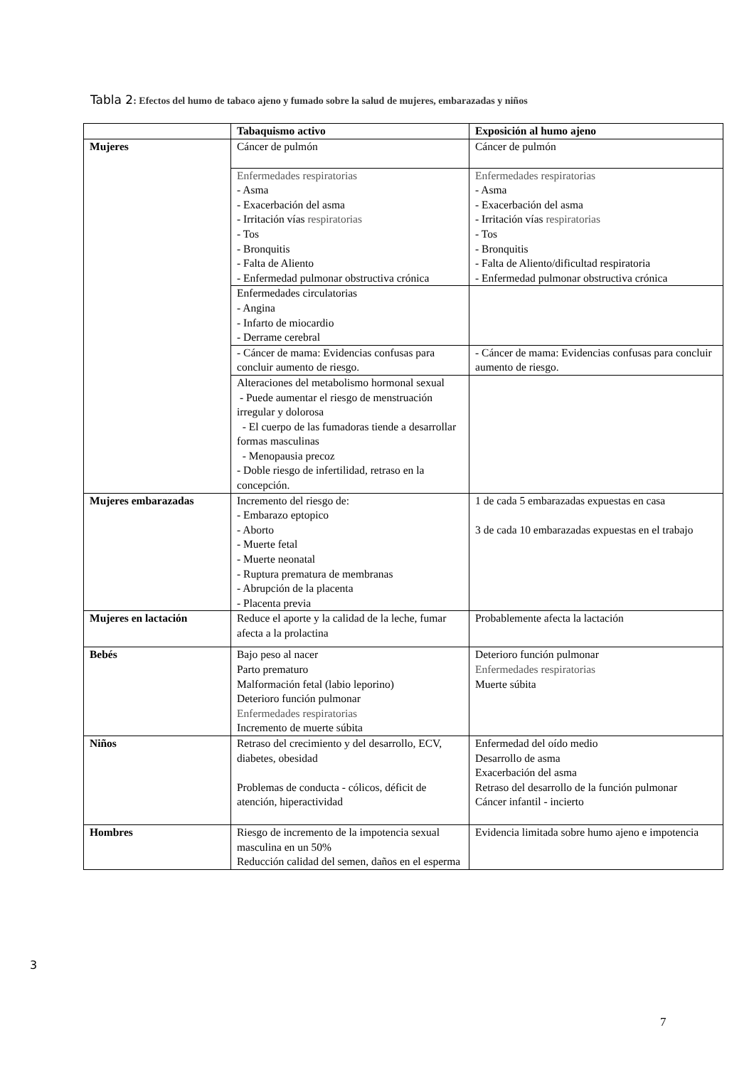Tabla 2: Efectos del humo de tabaco ajeno y fumado sobre la salud de mujeres, embarazadas y niños
| | Tabaquismo activo | Exposición al humo ajeno |
| --- | --- | --- |
| Mujeres | Cáncer de pulmón | Cáncer de pulmón |
| | Enfermedades respiratorias - Asma - Exacerbación del asma - Irritación vías respiratorias - Tos - Bronquitis - Falta de Aliento - Enfermedad pulmonar obstructiva crónica | Enfermedades respiratorias - Asma - Exacerbación del asma - Irritación vías respiratorias - Tos - Bronquitis - Falta de Aliento/dificultad respiratoria - Enfermedad pulmonar obstructiva crónica |
| | Enfermedades circulatorias - Angina - Infarto de miocardio - Derrame cerebral | |
| | - Cáncer de mama: Evidencias confusas para concluir aumento de riesgo. | - Cáncer de mama: Evidencias confusas para concluir aumento de riesgo. |
| | Alteraciones del metabolismo hormonal sexual - Puede aumentar el riesgo de menstruación irregular y dolorosa - El cuerpo de las fumadoras tiende a desarrollar formas masculinas - Menopausia precoz - Doble riesgo de infertilidad, retraso en la concepción. | |
| Mujeres embarazadas | Incremento del riesgo de: - Embarazo eptopico - Aborto - Muerte fetal - Muerte neonatal - Ruptura prematura de membranas - Abrupción de la placenta - Placenta previa | 1 de cada 5 embarazadas expuestas en casa 3 de cada 10 embarazadas expuestas en el trabajo |
| Mujeres en lactación | Reduce el aporte y la calidad de la leche, fumar afecta a la prolactina | Probablemente afecta la lactación |
| Bebés | Bajo peso al nacer Parto prematuro Malformación fetal (labio leporino) Deterioro función pulmonar Enfermedades respiratorias Incremento de muerte súbita | Deterioro función pulmonar Enfermedades respiratorias Muerte súbita |
| Niños | Retraso del crecimiento y del desarrollo, ECV, diabetes, obesidad Problemas de conducta - cólicos, déficit de atención, hiperactividad | Enfermedad del oído medio Desarrollo de asma Exacerbación del asma Retraso del desarrollo de la función pulmonar Cáncer infantil - incierto |
| Hombres | Riesgo de incremento de la impotencia sexual masculina en un 50% Reducción calidad del semen, daños en el esperma | Evidencia limitada sobre humo ajeno e impotencia |
3
7